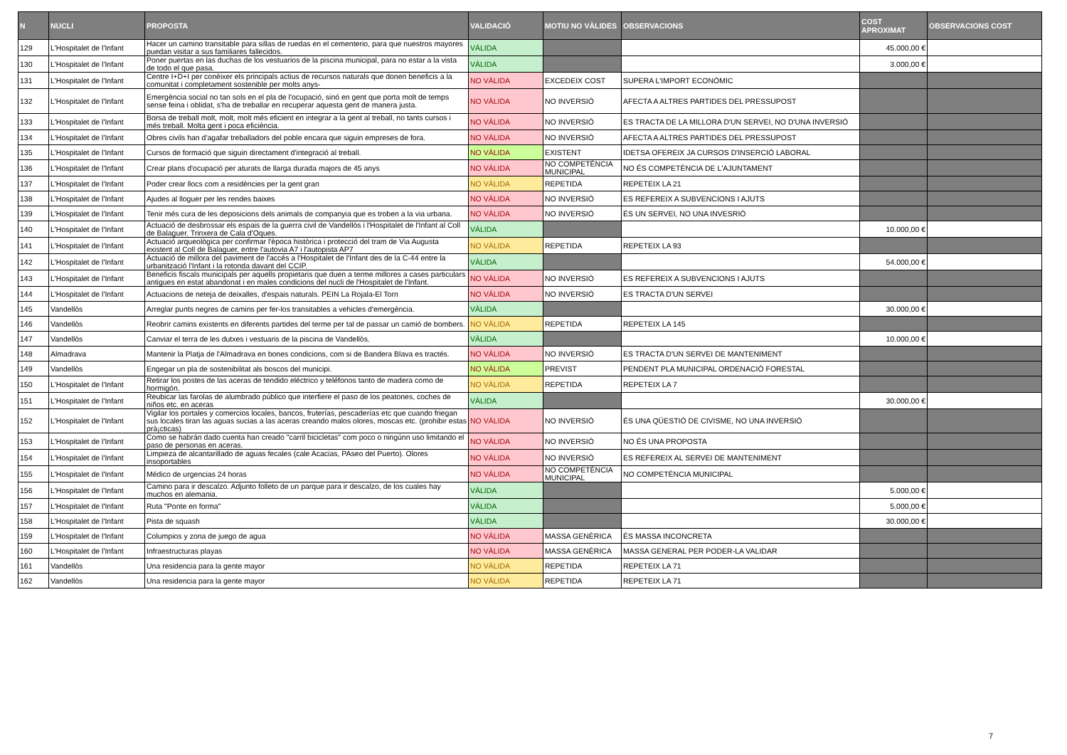| N | NUCLI | PROPOSTA | VALIDACIÓ | MOTIU NO VÀLIDES | OBSERVACIONS | COST APROXIMAT | OBSERVACIONS COST |
| --- | --- | --- | --- | --- | --- | --- | --- |
| 129 | L'Hospitalet de l'Infant | Hacer un camino transitable para sillas de ruedas en el cementerio, para que nuestros mayores puedan visitar a sus familiares fallecidos. | VÀLIDA | | | 45.000,00 € | |
| 130 | L'Hospitalet de l'Infant | Poner puertas en las duchas de los vestuarios de la piscina municipal, para no estar a la vista de todo el que pasa. | VÀLIDA | | | 3.000,00 € | |
| 131 | L'Hospitalet de l'Infant | Centre I+D+I per conèixer els principals actius de recursos naturals que donen beneficis a la comunitat i completament sostenible per molts anys- | NO VÀLIDA | EXCEDEIX COST | SUPERA L'IMPORT ECONÒMIC | | |
| 132 | L'Hospitalet de l'Infant | Emergència social no tan sols en el pla de l'ocupació, sinó en gent que porta molt de temps sense feina i oblidat, s'ha de treballar en recuperar aquesta gent de manera justa. | NO VÀLIDA | NO INVERSIÓ | AFECTA A ALTRES PARTIDES DEL PRESSUPOST | | |
| 133 | L'Hospitalet de l'Infant | Borsa de treball molt, molt, molt més eficient en integrar a la gent al treball, no tants cursos i més treball. Molta gent i poca eficiència. | NO VÀLIDA | NO INVERSIÓ | ES TRACTA DE LA MILLORA D'UN SERVEI, NO D'UNA INVERSIÓ | | |
| 134 | L'Hospitalet de l'Infant | Obres civils han d'agafar treballadors del poble encara que siguin empreses de fora. | NO VÀLIDA | NO INVERSIÓ | AFECTA A ALTRES PARTIDES DEL PRESSUPOST | | |
| 135 | L'Hospitalet de l'Infant | Cursos de formació que siguin directament d'integració al treball. | NO VÀLIDA | EXISTENT | IDETSA OFEREIX JA CURSOS D'INSERCIÓ LABORAL | | |
| 136 | L'Hospitalet de l'Infant | Crear plans d'ocupació per aturats de llarga durada majors de 45 anys | NO VÀLIDA | NO COMPETÈNCIA MUNICIPAL | NO ÉS COMPETÈNCIA DE L'AJUNTAMENT | | |
| 137 | L'Hospitalet de l'Infant | Poder crear llocs com a residències per la gent gran | NO VÀLIDA | REPETIDA | REPETEIX LA 21 | | |
| 138 | L'Hospitalet de l'Infant | Ajudes al lloguer per les rendes baixes | NO VÀLIDA | NO INVERSIÓ | ES REFEREIX A SUBVENCIONS I AJUTS | | |
| 139 | L'Hospitalet de l'Infant | Tenir més cura de les deposicions dels animals de companyia que es troben a la via urbana. | NO VÀLIDA | NO INVERSIÓ | ÉS UN SERVEI, NO UNA INVESRIÓ | | |
| 140 | L'Hospitalet de l'Infant | Actuació de desbrossar els espais de la guerra civil de Vandellòs i l'Hospitalet de l'Infant al Coll de Balaguer. Trinxera de Cala d'Oques. | VÀLIDA | | | 10.000,00 € | |
| 141 | L'Hospitalet de l'Infant | Actuació arqueològica per confirmar l'època històrica i protecció del tram de Via Augusta existent al Coll de Balaguer, entre l'autovia A7 i l'autopista AP7 | NO VÀLIDA | REPETIDA | REPETEIX LA 93 | | |
| 142 | L'Hospitalet de l'Infant | Actuació de millora del paviment de l'accés a l'Hospitalet de l'Infant des de la C-44 entre la urbanització l'Infant i la rotonda davant del CCIP. | VÀLIDA | | | 54.000,00 € | |
| 143 | L'Hospitalet de l'Infant | Beneficis fiscals municipals per aquells propietaris que duen a terme millores a cases particulars antigues en estat abandonat i en males condicions del nucli de l'Hospitalet de l'Infant. | NO VÀLIDA | NO INVERSIÓ | ES REFEREIX A SUBVENCIONS I AJUTS | | |
| 144 | L'Hospitalet de l'Infant | Actuacions de neteja de deixalles, d'espais naturals. PEIN La Rojala-El Torn | NO VÀLIDA | NO INVERSIÓ | ES TRACTA D'UN SERVEI | | |
| 145 | Vandellòs | Arreglar punts negres de camins per fer-los transitables a vehicles d'emergència. | VÀLIDA | | | 30.000,00 € | |
| 146 | Vandellòs | Reobrir camins existents en diferents partides del terme per tal de passar un camió de bombers. | NO VÀLIDA | REPETIDA | REPETEIX LA 145 | | |
| 147 | Vandellòs | Canviar el terra de les dutxes i vestuaris de la piscina de Vandellòs. | VÀLIDA | | | 10.000,00 € | |
| 148 | Almadrava | Mantenir la Platja de l'Almadrava en bones condicions, com si de Bandera Blava es tractés. | NO VÀLIDA | NO INVERSIÓ | ES TRACTA D'UN SERVEI DE MANTENIMENT | | |
| 149 | Vandellòs | Engegar un pla de sostenibilitat als boscos del municipi. | NO VÀLIDA | PREVIST | PENDENT PLA MUNICIPAL ORDENACIÓ FORESTAL | | |
| 150 | L'Hospitalet de l'Infant | Retirar los postes de las aceras de tendido eléctrico y teléfonos tanto de madera como de hormigón. | NO VÀLIDA | REPETIDA | REPETEIX LA 7 | | |
| 151 | L'Hospitalet de l'Infant | Reubicar las farolas de alumbrado público que interfiere el paso de los peatones, coches de niños etc. en aceras | VÀLIDA | | | 30.000,00 € | |
| 152 | L'Hospitalet de l'Infant | Vigilar los portales y comercios locales, bancos, fruterías, pescaderías etc que cuando friegan sus locales tiran las aguas sucias a las aceras creando malos olores, moscas etc. (prohibir estas prà¡cticas) | NO VÀLIDA | NO INVERSIÓ | ÉS UNA QÜESTIÓ DE CIVISME, NO UNA INVERSIÓ | | |
| 153 | L'Hospitalet de l'Infant | Como se habrán dado cuenta han creado "carril bicicletas" com poco o ningúnn uso limitando el paso de personas en aceras. | NO VÀLIDA | NO INVERSIÓ | NO ÉS UNA PROPOSTA | | |
| 154 | L'Hospitalet de l'Infant | Limpieza de alcantarillado de aguas fecales (cale Acacias, PAseo del Puerto). Olores insoportables | NO VÀLIDA | NO INVERSIÓ | ES REFEREIX AL SERVEI DE MANTENIMENT | | |
| 155 | L'Hospitalet de l'Infant | Médico de urgencias 24 horas | NO VÀLIDA | NO COMPETÈNCIA MUNICIPAL | NO COMPETÈNCIA MUNICIPAL | | |
| 156 | L'Hospitalet de l'Infant | Camino para ir descalzo. Adjunto folleto de un parque para ir descalzo, de los cuales hay muchos en alemania. | VÀLIDA | | | 5.000,00 € | |
| 157 | L'Hospitalet de l'Infant | Ruta "Ponte en forma" | VÀLIDA | | | 5.000,00 € | |
| 158 | L'Hospitalet de l'Infant | Pista de squash | VÀLIDA | | | 30.000,00 € | |
| 159 | L'Hospitalet de l'Infant | Columpios y zona de juego de agua | NO VÀLIDA | MASSA GENÈRICA | ÉS MASSA INCONCRETA | | |
| 160 | L'Hospitalet de l'Infant | Infraestructuras playas | NO VÀLIDA | MASSA GENÈRICA | MASSA GENERAL PER PODER-LA VALIDAR | | |
| 161 | Vandellòs | Una residencia para la gente mayor | NO VÀLIDA | REPETIDA | REPETEIX LA 71 | | |
| 162 | Vandellòs | Una residencia para la gente mayor | NO VÀLIDA | REPETIDA | REPETEIX LA 71 | | |
7